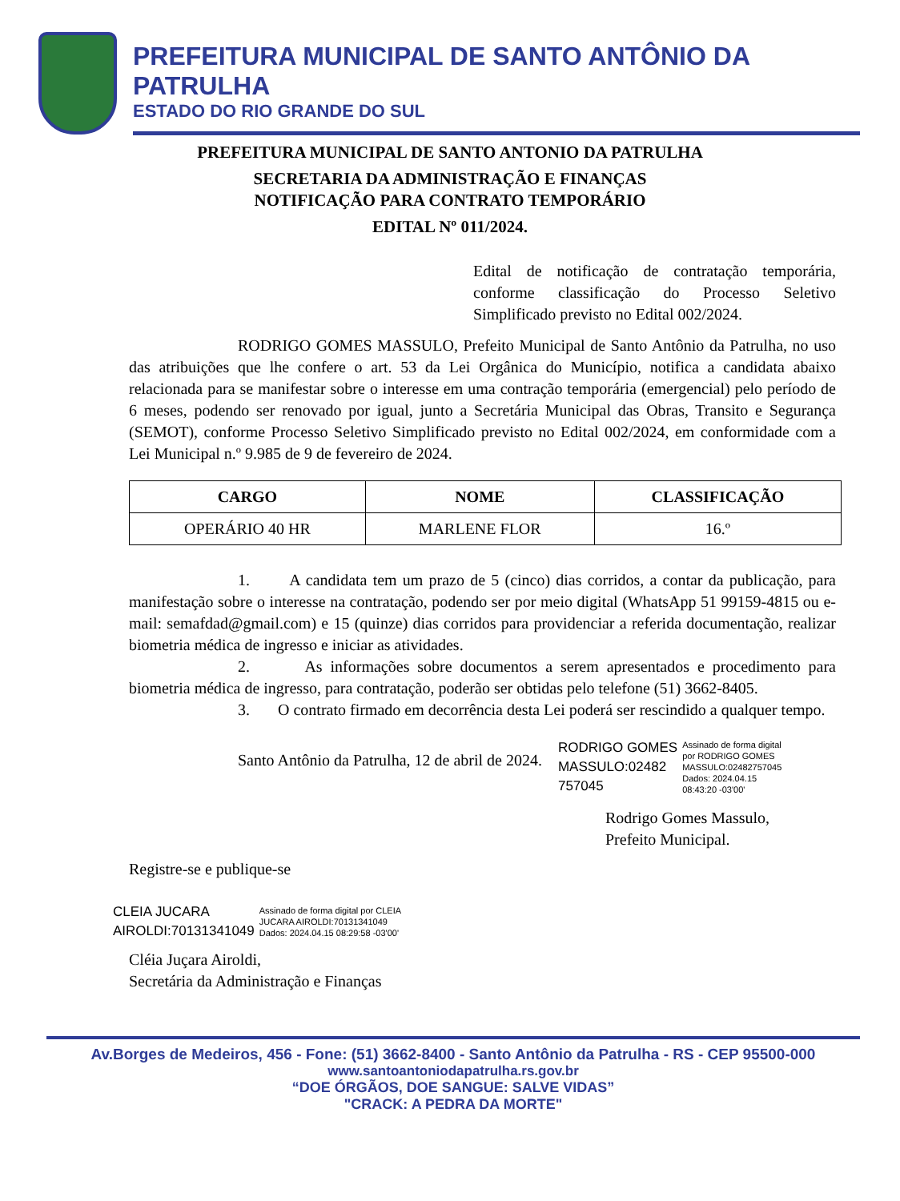PREFEITURA MUNICIPAL DE SANTO ANTÔNIO DA PATRULHA
ESTADO DO RIO GRANDE DO SUL
PREFEITURA MUNICIPAL DE SANTO ANTONIO DA PATRULHA
SECRETARIA DA ADMINISTRAÇÃO E FINANÇAS
NOTIFICAÇÃO PARA CONTRATO TEMPORÁRIO
EDITAL Nº 011/2024.
Edital de notificação de contratação temporária, conforme classificação do Processo Seletivo Simplificado previsto no Edital 002/2024.
RODRIGO GOMES MASSULO, Prefeito Municipal de Santo Antônio da Patrulha, no uso das atribuições que lhe confere o art. 53 da Lei Orgânica do Município, notifica a candidata abaixo relacionada para se manifestar sobre o interesse em uma contração temporária (emergencial) pelo período de 6 meses, podendo ser renovado por igual, junto a Secretária Municipal das Obras, Transito e Segurança (SEMOT), conforme Processo Seletivo Simplificado previsto no Edital 002/2024, em conformidade com a Lei Municipal n.º 9.985 de 9 de fevereiro de 2024.
| CARGO | NOME | CLASSIFICAÇÃO |
| --- | --- | --- |
| OPERÁRIO 40 HR | MARLENE FLOR | 16.º |
1. A candidata tem um prazo de 5 (cinco) dias corridos, a contar da publicação, para manifestação sobre o interesse na contratação, podendo ser por meio digital (WhatsApp 51 99159-4815 ou e-mail: semafdad@gmail.com) e 15 (quinze) dias corridos para providenciar a referida documentação, realizar biometria médica de ingresso e iniciar as atividades.
2. As informações sobre documentos a serem apresentados e procedimento para biometria médica de ingresso, para contratação, poderão ser obtidas pelo telefone (51) 3662-8405.
3. O contrato firmado em decorrência desta Lei poderá ser rescindido a qualquer tempo.
Santo Antônio da Patrulha, 12 de abril de 2024.
RODRIGO GOMES
MASSULO:02482
757045
Assinado de forma digital
por RODRIGO GOMES
MASSULO:02482757045
Dados: 2024.04.15
08:43:20 -03'00'
Rodrigo Gomes Massulo,
Prefeito Municipal.
Registre-se e publique-se
CLEIA JUCARA
AIROLDI:70131341049
Assinado de forma digital por CLEIA
JUCARA AIROLDI:70131341049
Dados: 2024.04.15 08:29:58 -03'00'
Cléia Juçara Airoldi,
Secretária da Administração e Finanças
Av.Borges de Medeiros, 456 - Fone: (51) 3662-8400 - Santo Antônio da Patrulha - RS - CEP 95500-000
www.santoantoniodapatrulha.rs.gov.br
“DOE ÓRGÃOS, DOE SANGUE: SALVE VIDAS”
"CRACK: A PEDRA DA MORTE"